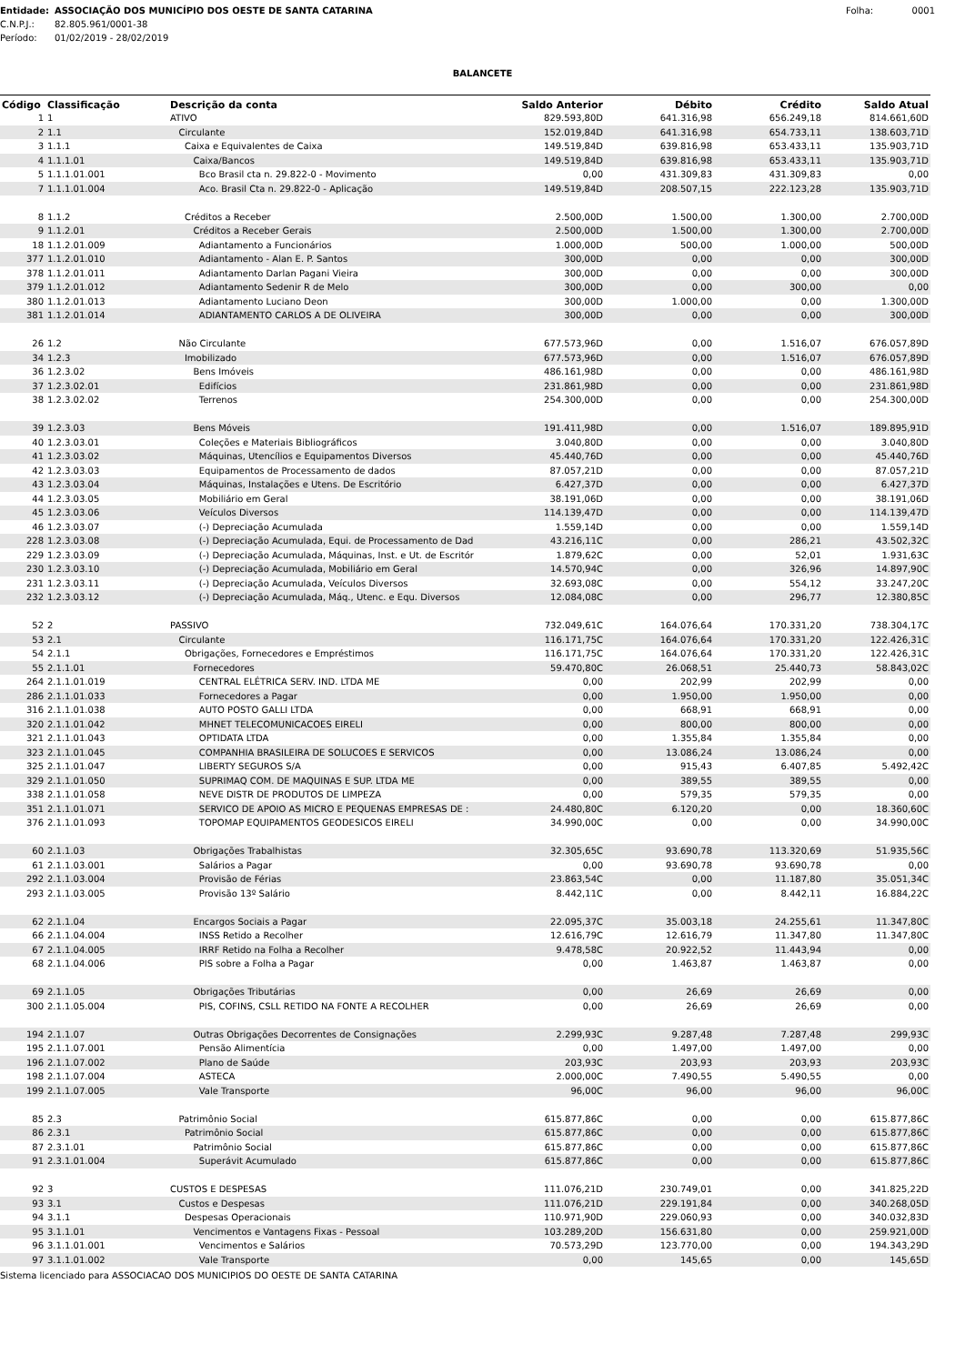Entidade: ASSOCIAÇÃO DOS MUNICÍPIO DOS OESTE DE SANTA CATARINA Folha: 0001
C.N.P.J.: 82.805.961/0001-38
Período: 01/02/2019 - 28/02/2019
BALANCETE
| Código | Classificação | Descrição da conta | Saldo Anterior | Débito | Crédito | Saldo Atual |
| --- | --- | --- | --- | --- | --- | --- |
| 1 | 1 | ATIVO | 829.593,80D | 641.316,98 | 656.249,18 | 814.661,60D |
| 2 | 1.1 | Circulante | 152.019,84D | 641.316,98 | 654.733,11 | 138.603,71D |
| 3 | 1.1.1 | Caixa e Equivalentes de Caixa | 149.519,84D | 639.816,98 | 653.433,11 | 135.903,71D |
| 4 | 1.1.1.01 | Caixa/Bancos | 149.519,84D | 639.816,98 | 653.433,11 | 135.903,71D |
| 5 | 1.1.1.01.001 | Bco Brasil cta n. 29.822-0 - Movimento | 0,00 | 431.309,83 | 431.309,83 | 0,00 |
| 7 | 1.1.1.01.004 | Aco. Brasil Cta n. 29.822-0 - Aplicação | 149.519,84D | 208.507,15 | 222.123,28 | 135.903,71D |
| 8 | 1.1.2 | Créditos a Receber | 2.500,00D | 1.500,00 | 1.300,00 | 2.700,00D |
| 9 | 1.1.2.01 | Créditos a Receber Gerais | 2.500,00D | 1.500,00 | 1.300,00 | 2.700,00D |
| 18 | 1.1.2.01.009 | Adiantamento a Funcionários | 1.000,00D | 500,00 | 1.000,00 | 500,00D |
| 377 | 1.1.2.01.010 | Adiantamento - Alan E. P. Santos | 300,00D | 0,00 | 0,00 | 300,00D |
| 378 | 1.1.2.01.011 | Adiantamento Darlan Pagani Vieira | 300,00D | 0,00 | 0,00 | 300,00D |
| 379 | 1.1.2.01.012 | Adiantamento Sedenir R de Melo | 300,00D | 0,00 | 300,00 | 0,00 |
| 380 | 1.1.2.01.013 | Adiantamento Luciano Deon | 300,00D | 1.000,00 | 0,00 | 1.300,00D |
| 381 | 1.1.2.01.014 | ADIANTAMENTO CARLOS A DE OLIVEIRA | 300,00D | 0,00 | 0,00 | 300,00D |
| 26 | 1.2 | Não Circulante | 677.573,96D | 0,00 | 1.516,07 | 676.057,89D |
| 34 | 1.2.3 | Imobilizado | 677.573,96D | 0,00 | 1.516,07 | 676.057,89D |
| 36 | 1.2.3.02 | Bens Imóveis | 486.161,98D | 0,00 | 0,00 | 486.161,98D |
| 37 | 1.2.3.02.01 | Edifícios | 231.861,98D | 0,00 | 0,00 | 231.861,98D |
| 38 | 1.2.3.02.02 | Terrenos | 254.300,00D | 0,00 | 0,00 | 254.300,00D |
| 39 | 1.2.3.03 | Bens Móveis | 191.411,98D | 0,00 | 1.516,07 | 189.895,91D |
| 40 | 1.2.3.03.01 | Coleções e Materiais Bibliográficos | 3.040,80D | 0,00 | 0,00 | 3.040,80D |
| 41 | 1.2.3.03.02 | Máquinas, Utencílios e Equipamentos Diversos | 45.440,76D | 0,00 | 0,00 | 45.440,76D |
| 42 | 1.2.3.03.03 | Equipamentos de Processamento de dados | 87.057,21D | 0,00 | 0,00 | 87.057,21D |
| 43 | 1.2.3.03.04 | Máquinas, Instalações e Utens. De Escritório | 6.427,37D | 0,00 | 0,00 | 6.427,37D |
| 44 | 1.2.3.03.05 | Mobiliário em Geral | 38.191,06D | 0,00 | 0,00 | 38.191,06D |
| 45 | 1.2.3.03.06 | Veículos Diversos | 114.139,47D | 0,00 | 0,00 | 114.139,47D |
| 46 | 1.2.3.03.07 | (-) Depreciação Acumulada | 1.559,14D | 0,00 | 0,00 | 1.559,14D |
| 228 | 1.2.3.03.08 | (-) Depreciação Acumulada, Equi. de Processamento de Dad | 43.216,11C | 0,00 | 286,21 | 43.502,32C |
| 229 | 1.2.3.03.09 | (-) Depreciação Acumulada, Máquinas, Inst. e Ut. de Escritór | 1.879,62C | 0,00 | 52,01 | 1.931,63C |
| 230 | 1.2.3.03.10 | (-) Depreciação Acumulada, Mobiliário em Geral | 14.570,94C | 0,00 | 326,96 | 14.897,90C |
| 231 | 1.2.3.03.11 | (-) Depreciação Acumulada, Veículos Diversos | 32.693,08C | 0,00 | 554,12 | 33.247,20C |
| 232 | 1.2.3.03.12 | (-) Depreciação Acumulada, Máq., Utenc. e Equ. Diversos | 12.084,08C | 0,00 | 296,77 | 12.380,85C |
| 52 | 2 | PASSIVO | 732.049,61C | 164.076,64 | 170.331,20 | 738.304,17C |
| 53 | 2.1 | Circulante | 116.171,75C | 164.076,64 | 170.331,20 | 122.426,31C |
| 54 | 2.1.1 | Obrigações, Fornecedores e Empréstimos | 116.171,75C | 164.076,64 | 170.331,20 | 122.426,31C |
| 55 | 2.1.1.01 | Fornecedores | 59.470,80C | 26.068,51 | 25.440,73 | 58.843,02C |
| 264 | 2.1.1.01.019 | CENTRAL ELÉTRICA SERV. IND. LTDA ME | 0,00 | 202,99 | 202,99 | 0,00 |
| 286 | 2.1.1.01.033 | Fornecedores a Pagar | 0,00 | 1.950,00 | 1.950,00 | 0,00 |
| 316 | 2.1.1.01.038 | AUTO POSTO GALLI LTDA | 0,00 | 668,91 | 668,91 | 0,00 |
| 320 | 2.1.1.01.042 | MHNET TELECOMUNICACOES EIRELI | 0,00 | 800,00 | 800,00 | 0,00 |
| 321 | 2.1.1.01.043 | OPTIDATA LTDA | 0,00 | 1.355,84 | 1.355,84 | 0,00 |
| 323 | 2.1.1.01.045 | COMPANHIA BRASILEIRA DE SOLUCOES E SERVICOS | 0,00 | 13.086,24 | 13.086,24 | 0,00 |
| 325 | 2.1.1.01.047 | LIBERTY SEGUROS S/A | 0,00 | 915,43 | 6.407,85 | 5.492,42C |
| 329 | 2.1.1.01.050 | SUPRIMAQ COM. DE MAQUINAS E SUP. LTDA ME | 0,00 | 389,55 | 389,55 | 0,00 |
| 338 | 2.1.1.01.058 | NEVE DISTR DE PRODUTOS DE LIMPEZA | 0,00 | 579,35 | 579,35 | 0,00 |
| 351 | 2.1.1.01.071 | SERVICO DE APOIO AS MICRO E PEQUENAS EMPRESAS DE : | 24.480,80C | 6.120,20 | 0,00 | 18.360,60C |
| 376 | 2.1.1.01.093 | TOPOMAP EQUIPAMENTOS GEODESICOS EIRELI | 34.990,00C | 0,00 | 0,00 | 34.990,00C |
| 60 | 2.1.1.03 | Obrigações Trabalhistas | 32.305,65C | 93.690,78 | 113.320,69 | 51.935,56C |
| 61 | 2.1.1.03.001 | Salários a Pagar | 0,00 | 93.690,78 | 93.690,78 | 0,00 |
| 292 | 2.1.1.03.004 | Provisão de Férias | 23.863,54C | 0,00 | 11.187,80 | 35.051,34C |
| 293 | 2.1.1.03.005 | Provisão 13º Salário | 8.442,11C | 0,00 | 8.442,11 | 16.884,22C |
| 62 | 2.1.1.04 | Encargos Sociais a Pagar | 22.095,37C | 35.003,18 | 24.255,61 | 11.347,80C |
| 66 | 2.1.1.04.004 | INSS Retido a Recolher | 12.616,79C | 12.616,79 | 11.347,80 | 11.347,80C |
| 67 | 2.1.1.04.005 | IRRF Retido na Folha a Recolher | 9.478,58C | 20.922,52 | 11.443,94 | 0,00 |
| 68 | 2.1.1.04.006 | PIS sobre a Folha a Pagar | 0,00 | 1.463,87 | 1.463,87 | 0,00 |
| 69 | 2.1.1.05 | Obrigações Tributárias | 0,00 | 26,69 | 26,69 | 0,00 |
| 300 | 2.1.1.05.004 | PIS, COFINS, CSLL RETIDO NA FONTE A RECOLHER | 0,00 | 26,69 | 26,69 | 0,00 |
| 194 | 2.1.1.07 | Outras Obrigações Decorrentes de Consignações | 2.299,93C | 9.287,48 | 7.287,48 | 299,93C |
| 195 | 2.1.1.07.001 | Pensão Alimentícia | 0,00 | 1.497,00 | 1.497,00 | 0,00 |
| 196 | 2.1.1.07.002 | Plano de Saúde | 203,93C | 203,93 | 203,93 | 203,93C |
| 198 | 2.1.1.07.004 | ASTECA | 2.000,00C | 7.490,55 | 5.490,55 | 0,00 |
| 199 | 2.1.1.07.005 | Vale Transporte | 96,00C | 96,00 | 96,00 | 96,00C |
| 85 | 2.3 | Patrimônio Social | 615.877,86C | 0,00 | 0,00 | 615.877,86C |
| 86 | 2.3.1 | Patrimônio Social | 615.877,86C | 0,00 | 0,00 | 615.877,86C |
| 87 | 2.3.1.01 | Patrimônio Social | 615.877,86C | 0,00 | 0,00 | 615.877,86C |
| 91 | 2.3.1.01.004 | Superávit Acumulado | 615.877,86C | 0,00 | 0,00 | 615.877,86C |
| 92 | 3 | CUSTOS E DESPESAS | 111.076,21D | 230.749,01 | 0,00 | 341.825,22D |
| 93 | 3.1 | Custos e Despesas | 111.076,21D | 229.191,84 | 0,00 | 340.268,05D |
| 94 | 3.1.1 | Despesas Operacionais | 110.971,90D | 229.060,93 | 0,00 | 340.032,83D |
| 95 | 3.1.1.01 | Vencimentos e Vantagens Fixas - Pessoal | 103.289,20D | 156.631,80 | 0,00 | 259.921,00D |
| 96 | 3.1.1.01.001 | Vencimentos e Salários | 70.573,29D | 123.770,00 | 0,00 | 194.343,29D |
| 97 | 3.1.1.01.002 | Vale Transporte | 0,00 | 145,65 | 0,00 | 145,65D |
Sistema licenciado para ASSOCIACAO DOS MUNICIPIOS DO OESTE DE SANTA CATARINA